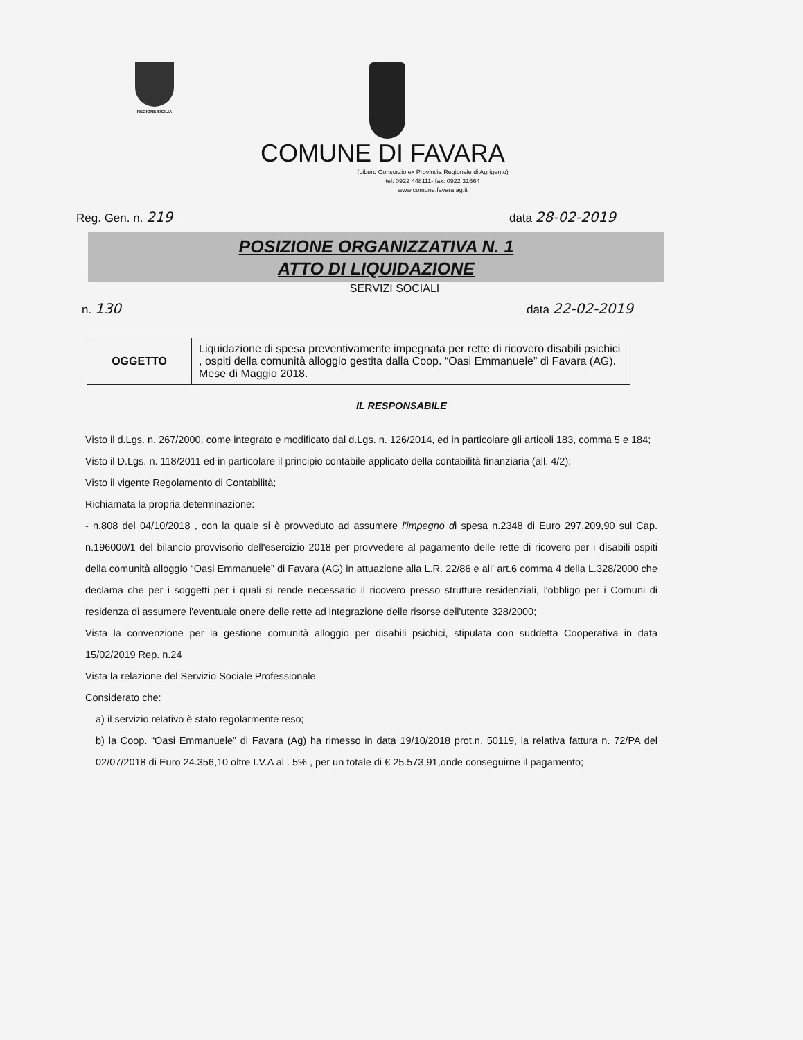REGIONE SICILIA
COMUNE DI FAVARA
(Libero Consorzio ex Provincia Regionale di Agrigento)
tel: 0922 448111- fax: 0922 31664
www.comune.favara.ag.it
Reg. Gen. n. 219 data 28-02-2019
POSIZIONE ORGANIZZATIVA N. 1
ATTO DI LIQUIDAZIONE
SERVIZI SOCIALI
n. 130 data 22-02-2019
| OGGETTO | Liquidazione di spesa preventivamente impegnata per rette di ricovero disabili psichici , ospiti della comunità alloggio gestita dalla Coop. “Oasi Emmanuele” di Favara (AG). Mese di Maggio 2018. |
IL RESPONSABILE
Visto il d.Lgs. n. 267/2000, come integrato e modificato dal d.Lgs. n. 126/2014, ed in particolare gli articoli 183, comma 5 e 184;
Visto il D.Lgs. n. 118/2011 ed in particolare il principio contabile applicato della contabilità finanziaria (all. 4/2);
Visto il vigente Regolamento di Contabilità;
Richiamata la propria determinazione:
- n.808 del 04/10/2018 , con la quale si è provveduto ad assumere l'impegno di spesa n.2348 di Euro 297.209,90 sul Cap. n.196000/1 del bilancio provvisorio dell'esercizio 2018 per provvedere al pagamento delle rette di ricovero per i disabili ospiti della comunità alloggio “Oasi Emmanuele” di Favara (AG) in attuazione alla L.R. 22/86 e all' art.6 comma 4 della L.328/2000 che declama che per i soggetti per i quali si rende necessario il ricovero presso strutture residenziali, l'obbligo per i Comuni di residenza di assumere l'eventuale onere delle rette ad integrazione delle risorse dell'utente 328/2000;
Vista la convenzione per la gestione comunità alloggio per disabili psichici, stipulata con suddetta Cooperativa in data 15/02/2019 Rep. n.24
Vista la relazione del Servizio Sociale Professionale
Considerato che:
a) il servizio relativo è stato regolarmente reso;
b) la Coop. “Oasi Emmanuele” di Favara (Ag) ha rimesso in data 19/10/2018 prot.n. 50119, la relativa fattura n. 72/PA del 02/07/2018 di Euro 24.356,10 oltre I.V.A al . 5% , per un totale di € 25.573,91,onde conseguirne il pagamento;